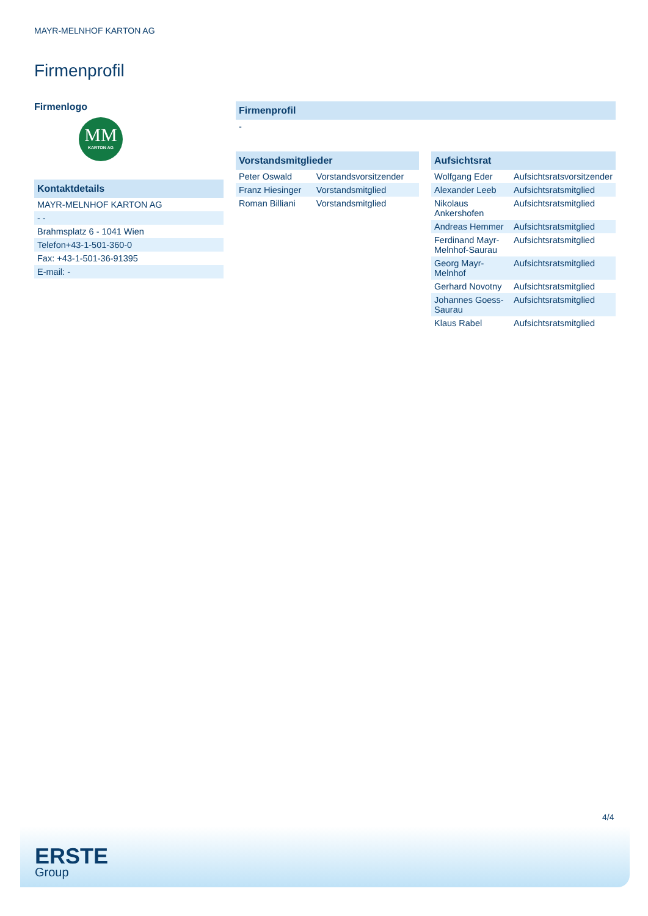MAYR-MELNHOF KARTON AG
Firmenprofil
Firmenlogo
MM
KARTON AG
| Kontaktdetails |
| --- |
| MAYR-MELNHOF KARTON AG |
| - - |
| Brahmsplatz 6 - 1041 Wien |
| Telefon+43-1-501-360-0 |
| Fax: +43-1-501-36-91395 |
| E-mail: - |
| Firmenprofil |
| --- |
| - |
| Vorstandsmitglieder | |
| --- | --- |
| Peter Oswald | Vorstandsvorsitzender |
| Franz Hiesinger | Vorstandsmitglied |
| Roman Billiani | Vorstandsmitglied |
| Aufsichtsrat | |
| --- | --- |
| Wolfgang Eder | Aufsichtsratsvorsitzender |
| Alexander Leeb | Aufsichtsratsmitglied |
| Nikolaus Ankershofen | Aufsichtsratsmitglied |
| Andreas Hemmer | Aufsichtsratsmitglied |
| Ferdinand Mayr-Melnhof-Saurau | Aufsichtsratsmitglied |
| Georg Mayr-Melnhof | Aufsichtsratsmitglied |
| Gerhard Novotny | Aufsichtsratsmitglied |
| Johannes Goess-Saurau | Aufsichtsratsmitglied |
| Klaus Rabel | Aufsichtsratsmitglied |
4/4
ERSTE
Group